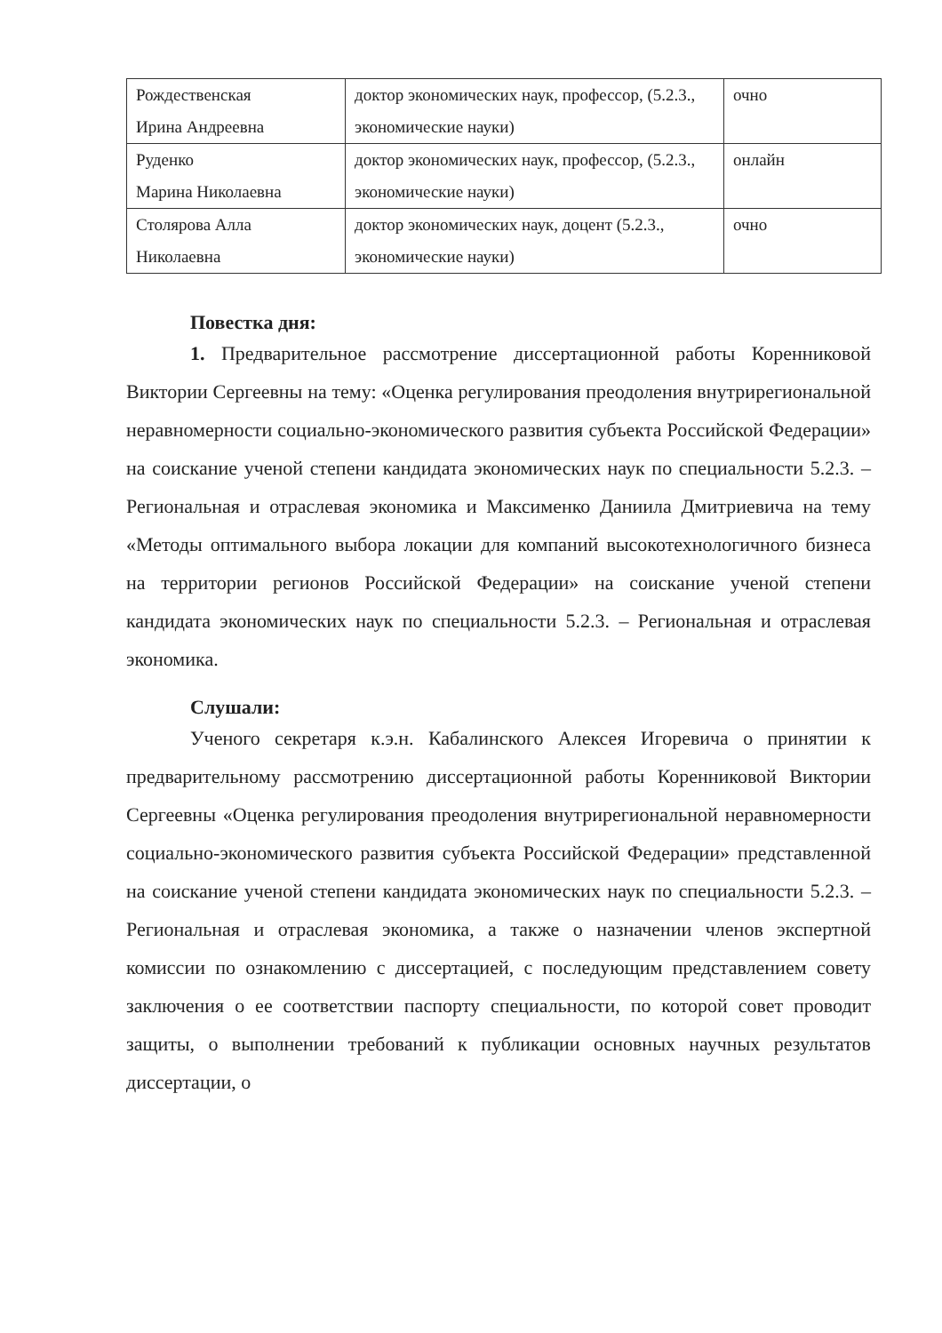| Рождественская Ирина Андреевна | доктор экономических наук, профессор, (5.2.3., экономические науки) | очно |
| Руденко Марина Николаевна | доктор экономических наук, профессор, (5.2.3., экономические науки) | онлайн |
| Столярова Алла Николаевна | доктор экономических наук, доцент (5.2.3., экономические науки) | очно |
Повестка дня:
1. Предварительное рассмотрение диссертационной работы Коренниковой Виктории Сергеевны на тему: «Оценка регулирования преодоления внутрирегиональной неравномерности социально-экономического развития субъекта Российской Федерации» на соискание ученой степени кандидата экономических наук по специальности 5.2.3. – Региональная и отраслевая экономика и Максименко Даниила Дмитриевича на тему «Методы оптимального выбора локации для компаний высокотехнологичного бизнеса на территории регионов Российской Федерации» на соискание ученой степени кандидата экономических наук по специальности 5.2.3. – Региональная и отраслевая экономика.
Слушали:
Ученого секретаря к.э.н. Кабалинского Алексея Игоревича о принятии к предварительному рассмотрению диссертационной работы Коренниковой Виктории Сергеевны «Оценка регулирования преодоления внутрирегиональной неравномерности социально-экономического развития субъекта Российской Федерации» представленной на соискание ученой степени кандидата экономических наук по специальности 5.2.3. – Региональная и отраслевая экономика, а также о назначении членов экспертной комиссии по ознакомлению с диссертацией, с последующим представлением совету заключения о ее соответствии паспорту специальности, по которой совет проводит защиты, о выполнении требований к публикации основных научных результатов диссертации, о